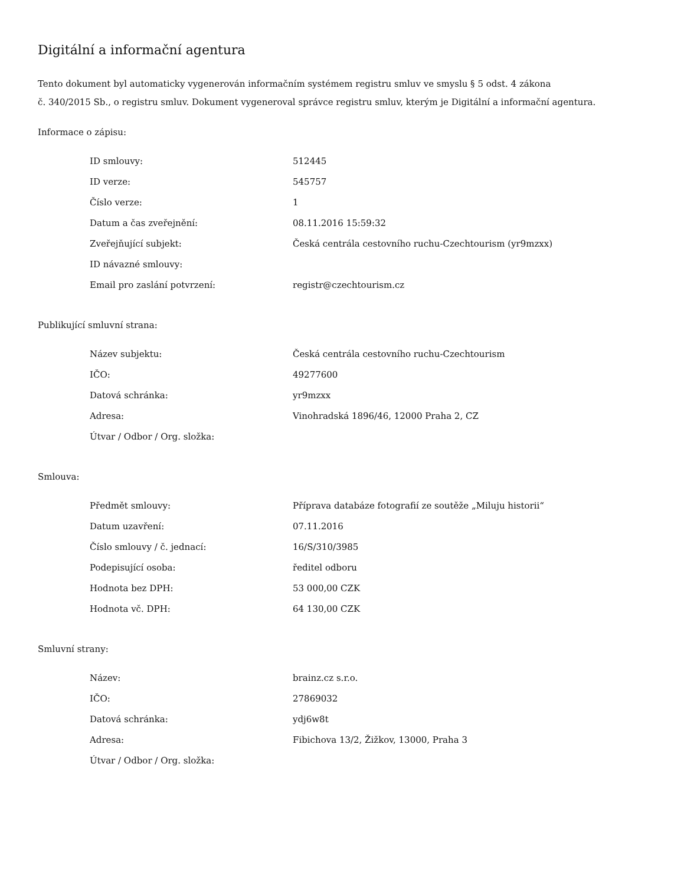Digitální a informační agentura
Tento dokument byl automaticky vygenerován informačním systémem registru smluv ve smyslu § 5 odst. 4 zákona
č. 340/2015 Sb., o registru smluv. Dokument vygeneroval správce registru smluv, kterým je Digitální a informační agentura.
Informace o zápisu:
| ID smlouvy: | 512445 |
| ID verze: | 545757 |
| Číslo verze: | 1 |
| Datum a čas zveřejnění: | 08.11.2016 15:59:32 |
| Zveřejňující subjekt: | Česká centrála cestovního ruchu-Czechtourism (yr9mzxx) |
| ID návazné smlouvy: | |
| Email pro zaslání potvrzení: | registr@czechtourism.cz |
Publikující smluvní strana:
| Název subjektu: | Česká centrála cestovního ruchu-Czechtourism |
| IČO: | 49277600 |
| Datová schránka: | yr9mzxx |
| Adresa: | Vinohradská 1896/46, 12000 Praha 2, CZ |
| Útvar / Odbor / Org. složka: | |
Smlouva:
| Předmět smlouvy: | Příprava databáze fotografií ze soutěže „Miluju historii“ |
| Datum uzavření: | 07.11.2016 |
| Číslo smlouvy / č. jednací: | 16/S/310/3985 |
| Podepisující osoba: | ředitel odboru |
| Hodnota bez DPH: | 53 000,00 CZK |
| Hodnota vč. DPH: | 64 130,00 CZK |
Smluvní strany:
| Název: | brainz.cz s.r.o. |
| IČO: | 27869032 |
| Datová schránka: | ydj6w8t |
| Adresa: | Fibichova 13/2, Žižkov, 13000, Praha 3 |
| Útvar / Odbor / Org. složka: | |